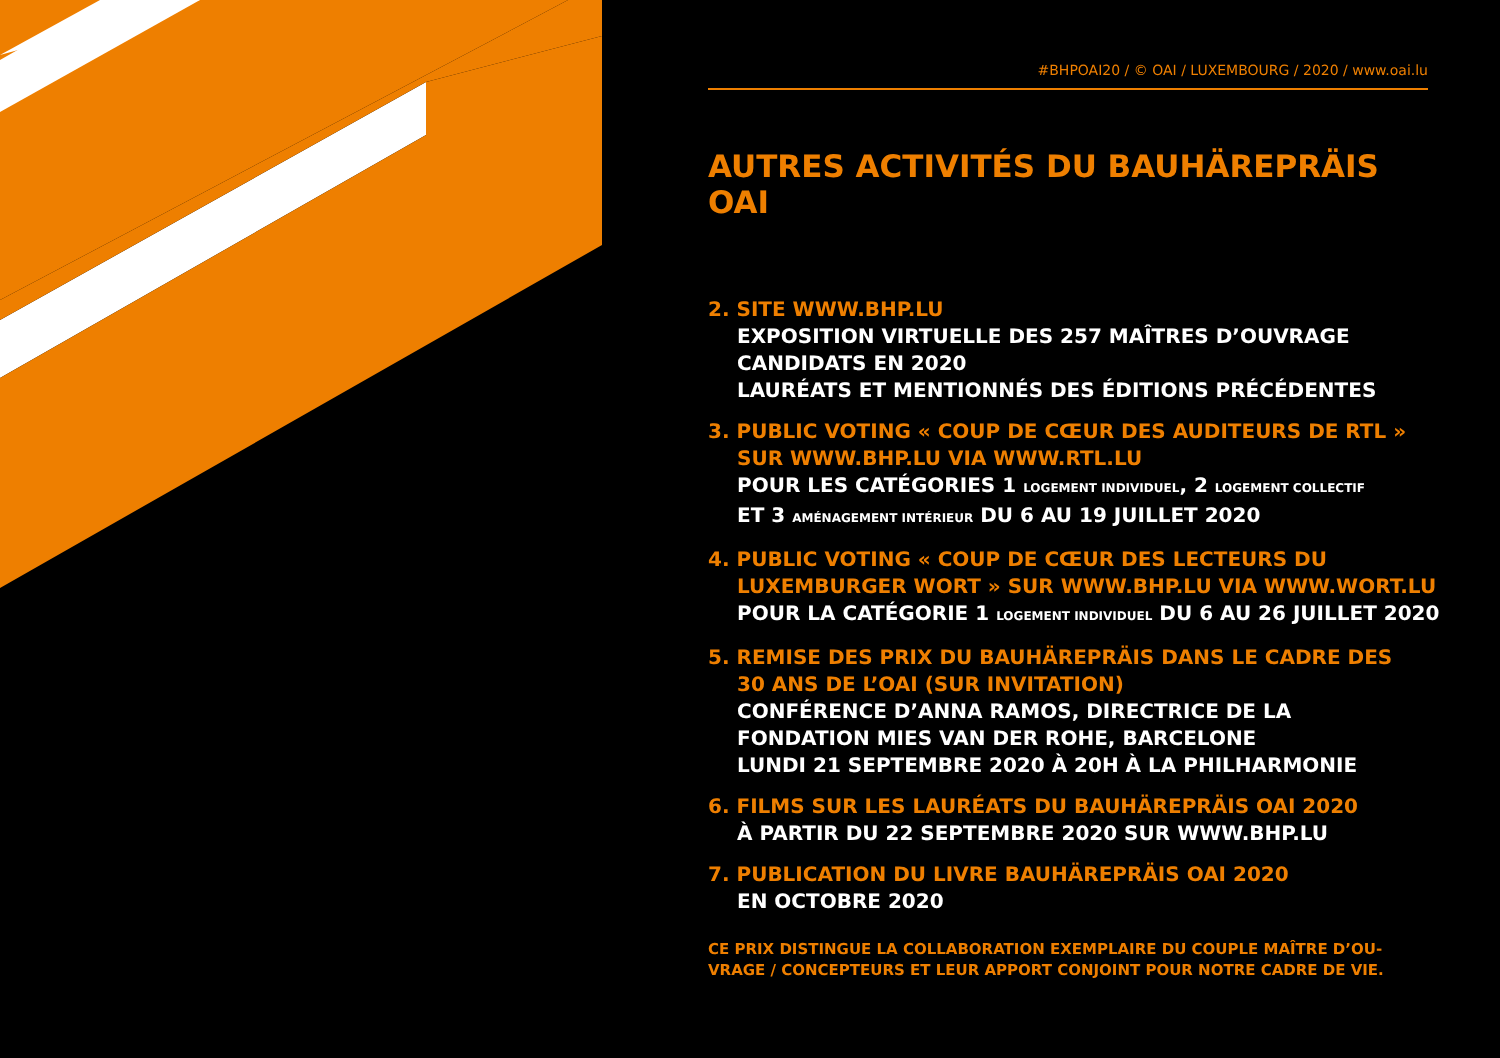#BHPOAI20 / © OAI / LUXEMBOURG / 2020 / www.oai.lu
AUTRES ACTIVITÉS DU BAUHÄREPRÄIS OAI
2. SITE WWW.BHP.LU
EXPOSITION VIRTUELLE DES 257 MAÎTRES D’OUVRAGE CANDIDATS EN 2020
LAURÉATS ET MENTIONNÉS DES ÉDITIONS PRÉCÉDENTES
3. PUBLIC VOTING « COUP DE CŒUR DES AUDITEURS DE RTL »
SUR WWW.BHP.LU VIA WWW.RTL.LU
POUR LES CATÉGORIES 1 LOGEMENT INDIVIDUEL, 2 LOGEMENT COLLECTIF
ET 3 AMÉNAGEMENT INTÉRIEUR DU 6 AU 19 JUILLET 2020
4. PUBLIC VOTING « COUP DE CŒUR DES LECTEURS DU
LUXEMBURGER WORT » SUR WWW.BHP.LU VIA WWW.WORT.LU
POUR LA CATÉGORIE 1 LOGEMENT INDIVIDUEL DU 6 AU 26 JUILLET 2020
5. REMISE DES PRIX DU BAUHÄREPRÄIS DANS LE CADRE DES
30 ANS DE L’OAI (SUR INVITATION)
CONFÉRENCE D’ANNA RAMOS, DIRECTRICE DE LA
FONDATION MIES VAN DER ROHE, BARCELONE
LUNDI 21 SEPTEMBRE 2020 À 20H À LA PHILHARMONIE
6. FILMS SUR LES LAURÉATS DU BAUHÄREPRÄIS OAI 2020
À PARTIR DU 22 SEPTEMBRE 2020 SUR WWW.BHP.LU
7. PUBLICATION DU LIVRE BAUHÄREPRÄIS OAI 2020
EN OCTOBRE 2020
CE PRIX DISTINGUE LA COLLABORATION EXEMPLAIRE DU COUPLE MAÎTRE D’OU-
VRAGE / CONCEPTEURS ET LEUR APPORT CONJOINT POUR NOTRE CADRE DE VIE.